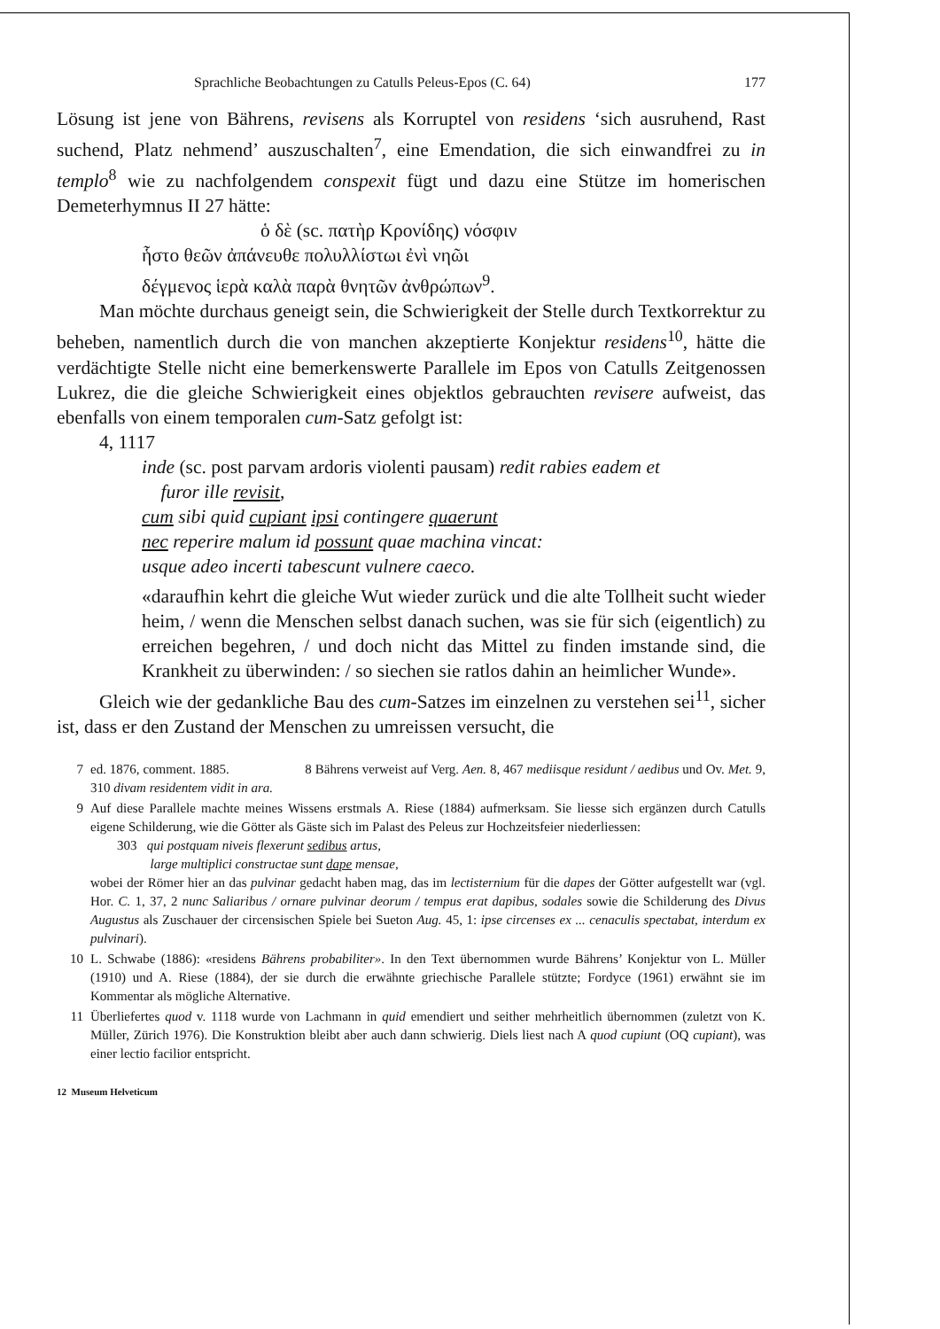Sprachliche Beobachtungen zu Catulls Peleus-Epos (C. 64) 177
Lösung ist jene von Bährens, revisens als Korruptel von residens ‘sich ausruhend, Rast suchend, Platz nehmend’ auszuschalten<sup>7</sup>, eine Emendation, die sich einwandfrei zu in templo<sup>8</sup> wie zu nachfolgendem conspexit fügt und dazu eine Stütze im homerischen Demeterhymnus II 27 hätte:
ὁ δὲ (sc. πατὴρ Κρονίδης) νόσφιν
ἧστο θεῶν ἀπάνευθε πολυλλίστωι ἐνὶ νηῶι
δέγμενος ἱερὰ καλὰ παρὰ θνητῶν ἀνθρώπων<sup>9</sup>.
Man möchte durchaus geneigt sein, die Schwierigkeit der Stelle durch Textkorrektur zu beheben, namentlich durch die von manchen akzeptierte Konjektur residens<sup>10</sup>, hätte die verdächtigte Stelle nicht eine bemerkenswerte Parallele im Epos von Catulls Zeitgenossen Lukrez, die die gleiche Schwierigkeit eines objektlos gebrauchten revisere aufweist, das ebenfalls von einem temporalen cum-Satz gefolgt ist:
4, 1117
inde (sc. post parvam ardoris violenti pausam) redit rabies eadem et
furor ille revisit,
cum sibi quid cupiant ipsi contingere quaerunt
nec reperire malum id possunt quae machina vincat:
usque adeo incerti tabescunt vulnere caeco.
«daraufhin kehrt die gleiche Wut wieder zurück und die alte Tollheit sucht wieder heim, / wenn die Menschen selbst danach suchen, was sie für sich (eigentlich) zu erreichen begehren, / und doch nicht das Mittel zu finden imstande sind, die Krankheit zu überwinden: / so siechen sie ratlos dahin an heimlicher Wunde».
Gleich wie der gedankliche Bau des cum-Satzes im einzelnen zu verstehen sei<sup>11</sup>, sicher ist, dass er den Zustand der Menschen zu umreissen versucht, die
7 ed. 1876, comment. 1885. 8 Bährens verweist auf Verg. Aen. 8, 467 mediisque residunt / aedibus und Ov. Met. 9, 310 divam residentem vidit in ara.
9 Auf diese Parallele machte meines Wissens erstmals A. Riese (1884) aufmerksam. Sie liesse sich ergänzen durch Catulls eigene Schilderung, wie die Götter als Gäste sich im Palast des Peleus zur Hochzeitsfeier niederliessen:
303 qui postquam niveis flexerunt sedibus artus,
large multiplici constructae sunt dape mensae,
wobei der Römer hier an das pulvinar gedacht haben mag, das im lectisternium für die dapes der Götter aufgestellt war (vgl. Hor. C. 1, 37, 2 nunc Saliaribus / ornare pulvinar deorum / tempus erat dapibus, sodales sowie die Schilderung des Divus Augustus als Zuschauer der circensischen Spiele bei Sueton Aug. 45, 1: ipse circenses ex ... cenaculis spectabat, interdum ex pulvinari).
10 L. Schwabe (1886): «residens Bährens probabiliter». In den Text übernommen wurde Bährens’ Konjektur von L. Müller (1910) und A. Riese (1884), der sie durch die erwähnte griechische Parallele stützte; Fordyce (1961) erwähnt sie im Kommentar als mögliche Alternative.
11 Überliefertes quod v. 1118 wurde von Lachmann in quid emendiert und seither mehrheitlich übernommen (zuletzt von K. Müller, Zürich 1976). Die Konstruktion bleibt aber auch dann schwierig. Diels liest nach A quod cupiunt (OQ cupiant), was einer lectio facilior entspricht.
12 Museum Helveticum